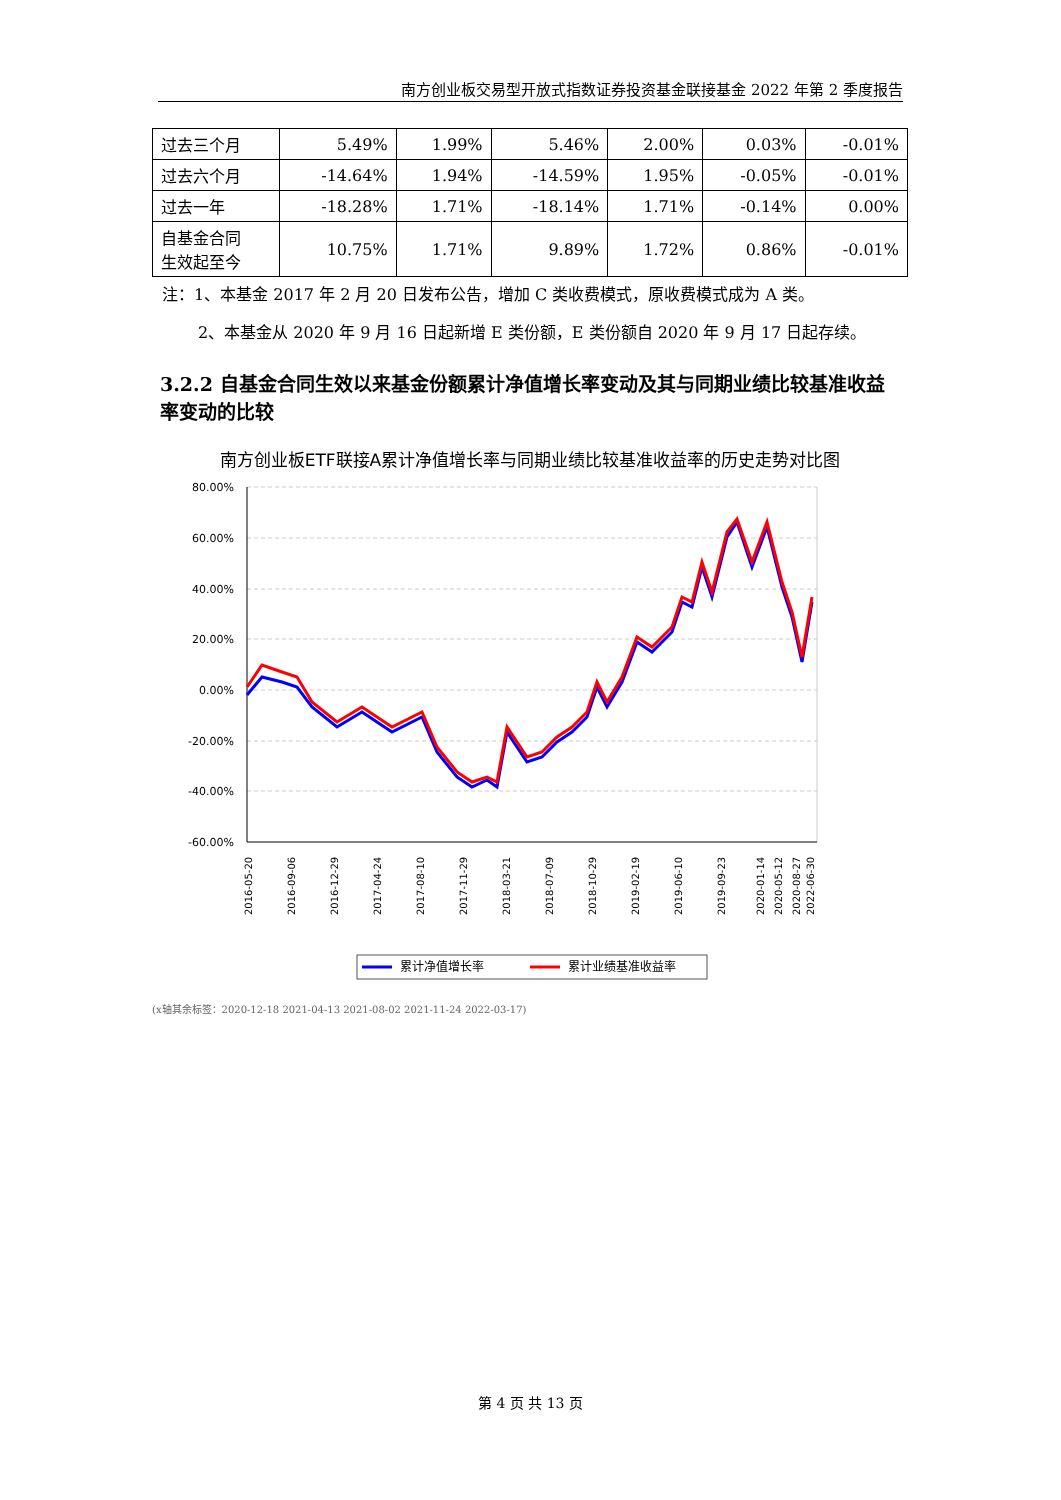南方创业板交易型开放式指数证券投资基金联接基金 2022 年第 2 季度报告
| 过去三个月 | 5.49% | 1.99% | 5.46% | 2.00% | 0.03% | -0.01% |
| 过去六个月 | -14.64% | 1.94% | -14.59% | 1.95% | -0.05% | -0.01% |
| 过去一年 | -18.28% | 1.71% | -18.14% | 1.71% | -0.14% | 0.00% |
| 自基金合同 生效起至今 | 10.75% | 1.71% | 9.89% | 1.72% | 0.86% | -0.01% |
注：1、本基金 2017 年 2 月 20 日发布公告，增加 C 类收费模式，原收费模式成为 A 类。
2、本基金从 2020 年 9 月 16 日起新增 E 类份额，E 类份额自 2020 年 9 月 17 日起存续。
3.2.2 自基金合同生效以来基金份额累计净值增长率变动及其与同期业绩比较基准收益率变动的比较
南方创业板ETF联接A累计净值增长率与同期业绩比较基准收益率的历史走势对比图
80.00%
60.00%
40.00%
20.00%
0.00%
-20.00%
-40.00%
-60.00%
2016-05-20
2016-09-06
2016-12-29
2017-04-24
2017-08-10
2017-11-29
2018-03-21
2018-07-09
2018-10-29
2019-02-19
2019-06-10
2019-09-23
2020-01-14
2020-05-12
2020-08-27
2022-06-30
累计净值增长率
累计业绩基准收益率
(x轴其余标签：2020-12-18 2021-04-13 2021-08-02 2021-11-24 2022-03-17)
第 4 页 共 13 页